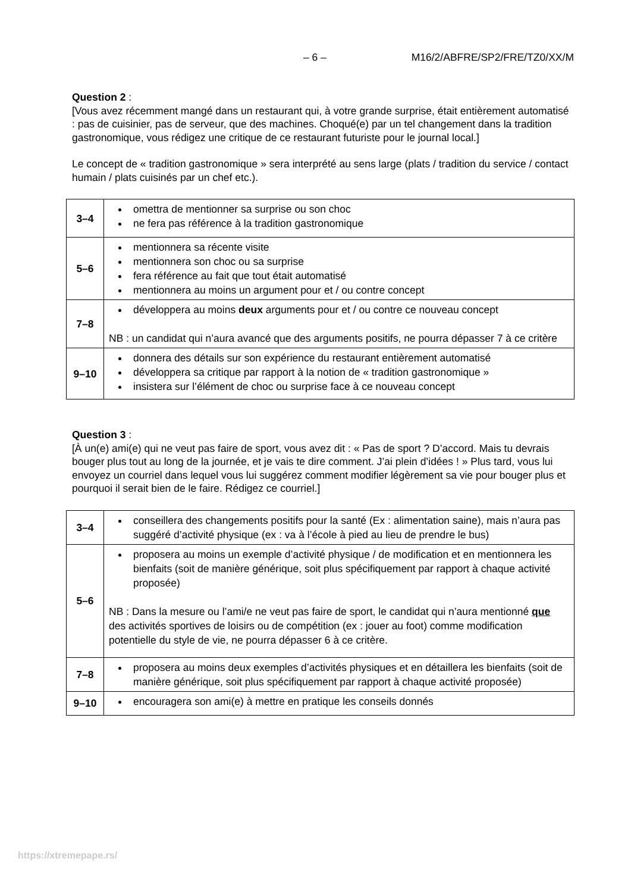– 6 – M16/2/ABFRE/SP2/FRE/TZ0/XX/M
Question 2 :
[Vous avez récemment mangé dans un restaurant qui, à votre grande surprise, était entièrement automatisé : pas de cuisinier, pas de serveur, que des machines. Choqué(e) par un tel changement dans la tradition gastronomique, vous rédigez une critique de ce restaurant futuriste pour le journal local.]
Le concept de « tradition gastronomique » sera interprété au sens large (plats / tradition du service / contact humain / plats cuisinés par un chef etc.).
| 3–4 | omettra de mentionner sa surprise ou son choc ne fera pas référence à la tradition gastronomique |
| 5–6 | mentionnera sa récente visite mentionnera son choc ou sa surprise fera référence au fait que tout était automatisé mentionnera au moins un argument pour et / ou contre concept |
| 7–8 | développera au moins deux arguments pour et / ou contre ce nouveau concept NB : un candidat qui n’aura avancé que des arguments positifs, ne pourra dépasser 7 à ce critère |
| 9–10 | donnera des détails sur son expérience du restaurant entièrement automatisé développera sa critique par rapport à la notion de « tradition gastronomique » insistera sur l’élément de choc ou surprise face à ce nouveau concept |
Question 3 :
[À un(e) ami(e) qui ne veut pas faire de sport, vous avez dit : « Pas de sport ? D’accord. Mais tu devrais bouger plus tout au long de la journée, et je vais te dire comment. J’ai plein d’idées ! » Plus tard, vous lui envoyez un courriel dans lequel vous lui suggérez comment modifier légèrement sa vie pour bouger plus et pourquoi il serait bien de le faire. Rédigez ce courriel.]
| 3–4 | conseillera des changements positifs pour la santé (Ex : alimentation saine), mais n’aura pas suggéré d’activité physique (ex : va à l’école à pied au lieu de prendre le bus) |
| 5–6 | proposera au moins un exemple d’activité physique / de modification et en mentionnera les bienfaits (soit de manière générique, soit plus spécifiquement par rapport à chaque activité proposée) NB : Dans la mesure ou l’ami/e ne veut pas faire de sport, le candidat qui n’aura mentionné que des activités sportives de loisirs ou de compétition (ex : jouer au foot) comme modification potentielle du style de vie, ne pourra dépasser 6 à ce critère. |
| 7–8 | proposera au moins deux exemples d’activités physiques et en détaillera les bienfaits (soit de manière générique, soit plus spécifiquement par rapport à chaque activité proposée) |
| 9–10 | encouragera son ami(e) à mettre en pratique les conseils donnés |
https://xtremepape.rs/